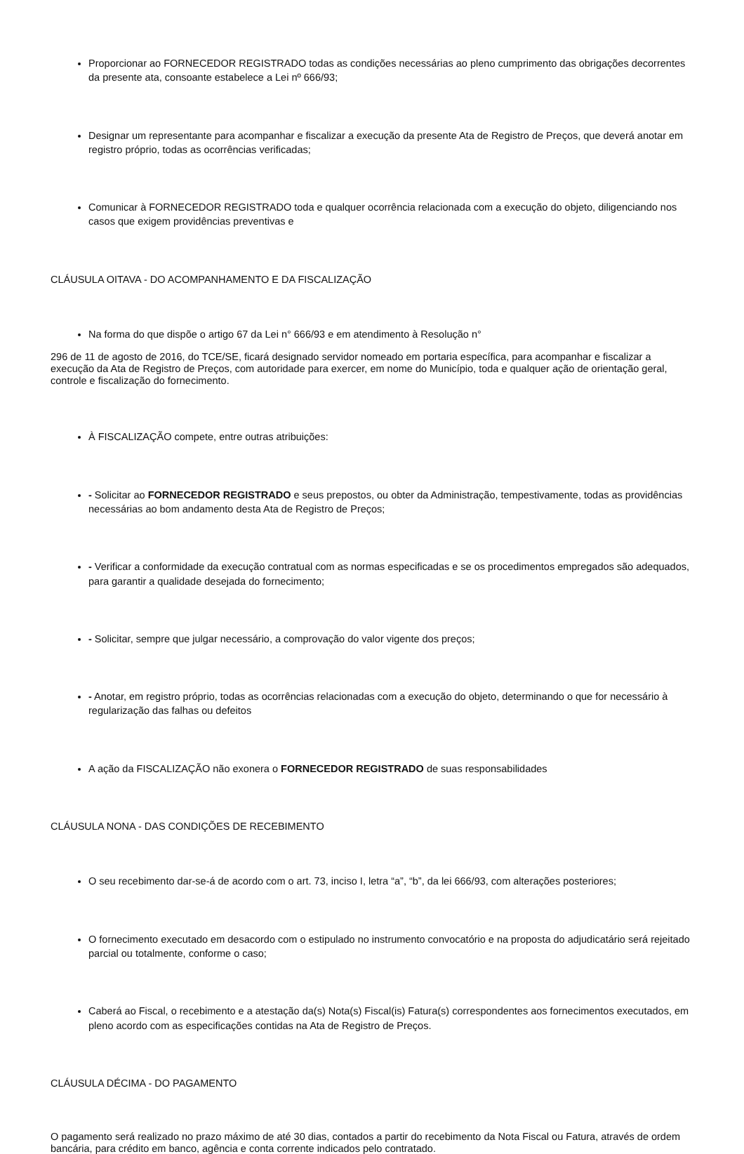Proporcionar ao FORNECEDOR REGISTRADO todas as condições necessárias ao pleno cumprimento das obrigações decorrentes da presente ata, consoante estabelece a Lei nº 666/93;
Designar um representante para acompanhar e fiscalizar a execução da presente Ata de Registro de Preços, que deverá anotar em registro próprio, todas as ocorrências verificadas;
Comunicar à FORNECEDOR REGISTRADO toda e qualquer ocorrência relacionada com a execução do objeto, diligenciando nos casos que exigem providências preventivas e
CLÁUSULA OITAVA - DO ACOMPANHAMENTO E DA FISCALIZAÇÃO
Na forma do que dispõe o artigo 67 da Lei n° 666/93 e em atendimento à Resolução n°
296 de 11 de agosto de 2016, do TCE/SE, ficará designado servidor nomeado em portaria específica, para acompanhar e fiscalizar a execução da Ata de Registro de Preços, com autoridade para exercer, em nome do Município, toda e qualquer ação de orientação geral, controle e fiscalização do fornecimento.
À FISCALIZAÇÃO compete, entre outras atribuições:
- Solicitar ao FORNECEDOR REGISTRADO e seus prepostos, ou obter da Administração, tempestivamente, todas as providências necessárias ao bom andamento desta Ata de Registro de Preços;
- Verificar a conformidade da execução contratual com as normas especificadas e se os procedimentos empregados são adequados, para garantir a qualidade desejada do fornecimento;
- Solicitar, sempre que julgar necessário, a comprovação do valor vigente dos preços;
- Anotar, em registro próprio, todas as ocorrências relacionadas com a execução do objeto, determinando o que for necessário à regularização das falhas ou defeitos
A ação da FISCALIZAÇÃO não exonera o FORNECEDOR REGISTRADO de suas responsabilidades
CLÁUSULA NONA - DAS CONDIÇÕES DE RECEBIMENTO
O seu recebimento dar-se-á de acordo com o art. 73, inciso I, letra “a”, “b”, da lei 666/93, com alterações posteriores;
O fornecimento executado em desacordo com o estipulado no instrumento convocatório e na proposta do adjudicatário será rejeitado parcial ou totalmente, conforme o caso;
Caberá ao Fiscal, o recebimento e a atestação da(s) Nota(s) Fiscal(is) Fatura(s) correspondentes aos fornecimentos executados, em pleno acordo com as especificações contidas na Ata de Registro de Preços.
CLÁUSULA DÉCIMA - DO PAGAMENTO
O pagamento será realizado no prazo máximo de até 30 dias, contados a partir do recebimento da Nota Fiscal ou Fatura, através de ordem bancária, para crédito em banco, agência e conta corrente indicados pelo contratado.